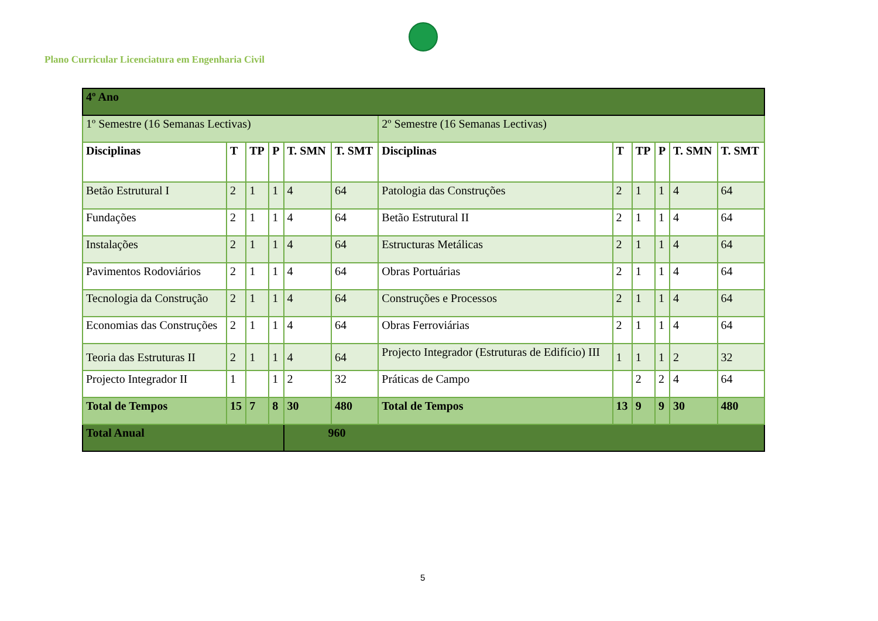Plano Curricular Licenciatura em Engenharia Civil
| 4º Ano | | | | | | | | | | | |
| 1º Semestre (16 Semanas Lectivas) | | | | | | 2º Semestre (16 Semanas Lectivas) | | | | | |
| Disciplinas | T | TP | P | T. SMN | T. SMT | Disciplinas | T | TP | P | T. SMN | T. SMT |
| Betão Estrutural I | 2 | 1 | 1 | 4 | 64 | Patologia das Construções | 2 | 1 | 1 | 4 | 64 |
| Fundações | 2 | 1 | 1 | 4 | 64 | Betão Estrutural II | 2 | 1 | 1 | 4 | 64 |
| Instalações | 2 | 1 | 1 | 4 | 64 | Estructuras Metálicas | 2 | 1 | 1 | 4 | 64 |
| Pavimentos Rodoviários | 2 | 1 | 1 | 4 | 64 | Obras Portuárias | 2 | 1 | 1 | 4 | 64 |
| Tecnologia da Construção | 2 | 1 | 1 | 4 | 64 | Construções e Processos | 2 | 1 | 1 | 4 | 64 |
| Economias das Construções | 2 | 1 | 1 | 4 | 64 | Obras Ferroviárias | 2 | 1 | 1 | 4 | 64 |
| Teoria das Estruturas II | 2 | 1 | 1 | 4 | 64 | Projecto Integrador (Estruturas de Edifício) III | 1 | 1 | 1 | 2 | 32 |
| Projecto Integrador II | 1 | | 1 | 2 | 32 | Práticas de Campo | | 2 | 2 | 4 | 64 |
| Total de Tempos | 15 | 7 | 8 | 30 | 480 | Total de Tempos | 13 | 9 | 9 | 30 | 480 |
| Total Anual | | | | 960 | | | | | | | |
5